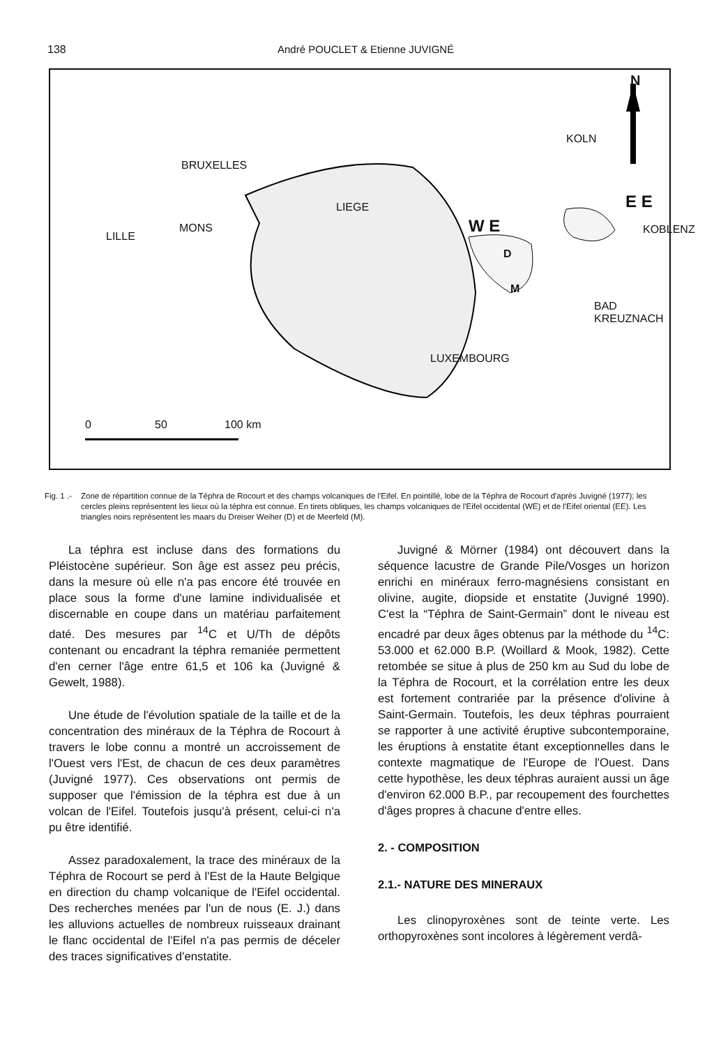138 André POUCLET & Etienne JUVIGNÉ
N
KOLN
BRUXELLES
LIEGE E E
W E
LILLE
MONS
D
M
KOBLENZ
BAD KREUZNACH
LUXEMBOURG
0 50 100 km
Fig. 1 .-
Zone de répartition connue de la Téphra de Rocourt et des champs volcaniques de l'Eifel. En pointillé, lobe de la Téphra de Rocourt d'après Juvigné (1977); les cercles pleins représentent les lieux où la téphra est connue. En tirets obliques, les champs volcaniques de l'Eifel occidental (WE) et de l'Eifel oriental (EE). Les triangles noirs représentent les maars du Dreiser Weiher (D) et de Meerfeld (M).
La téphra est incluse dans des formations du Pléistocène supérieur. Son âge est assez peu précis, dans la mesure où elle n'a pas encore été trouvée en place sous la forme d'une lamine individualisée et discernable en coupe dans un matériau parfaitement daté. Des mesures par <sup>14</sup>C et U/Th de dépôts contenant ou encadrant la téphra remaniée permettent d'en cerner l'âge entre 61,5 et 106 ka (Juvigné & Gewelt, 1988).
Une étude de l'évolution spatiale de la taille et de la concentration des minéraux de la Téphra de Rocourt à travers le lobe connu a montré un accroissement de l'Ouest vers l'Est, de chacun de ces deux paramètres (Juvigné 1977). Ces observations ont permis de supposer que l'émission de la téphra est due à un volcan de l'Eifel. Toutefois jusqu'à présent, celui-ci n'a pu être identifié.
Assez paradoxalement, la trace des minéraux de la Téphra de Rocourt se perd à l'Est de la Haute Belgique en direction du champ volcanique de l'Eifel occidental. Des recherches menées par l'un de nous (E. J.) dans les alluvions actuelles de nombreux ruisseaux drainant le flanc occidental de l'Eifel n'a pas permis de déceler des traces significatives d'enstatite.
Juvigné & Mörner (1984) ont découvert dans la séquence lacustre de Grande Pile/Vosges un horizon enrichi en minéraux ferro-magnésiens consistant en olivine, augite, diopside et enstatite (Juvigné 1990). C'est la “Téphra de Saint-Germain” dont le niveau est encadré par deux âges obtenus par la méthode du <sup>14</sup>C: 53.000 et 62.000 B.P. (Woillard & Mook, 1982). Cette retombée se situe à plus de 250 km au Sud du lobe de la Téphra de Rocourt, et la corrélation entre les deux est fortement contrariée par la présence d'olivine à Saint-Germain. Toutefois, les deux téphras pourraient se rapporter à une activité éruptive subcontemporaine, les éruptions à enstatite étant exceptionnelles dans le contexte magmatique de l'Europe de l'Ouest. Dans cette hypothèse, les deux téphras auraient aussi un âge d'environ 62.000 B.P., par recoupement des fourchettes d'âges propres à chacune d'entre elles.
2. - COMPOSITION
2.1.- NATURE DES MINERAUX
Les clinopyroxènes sont de teinte verte. Les orthopyroxènes sont incolores à légèrement verdâ-